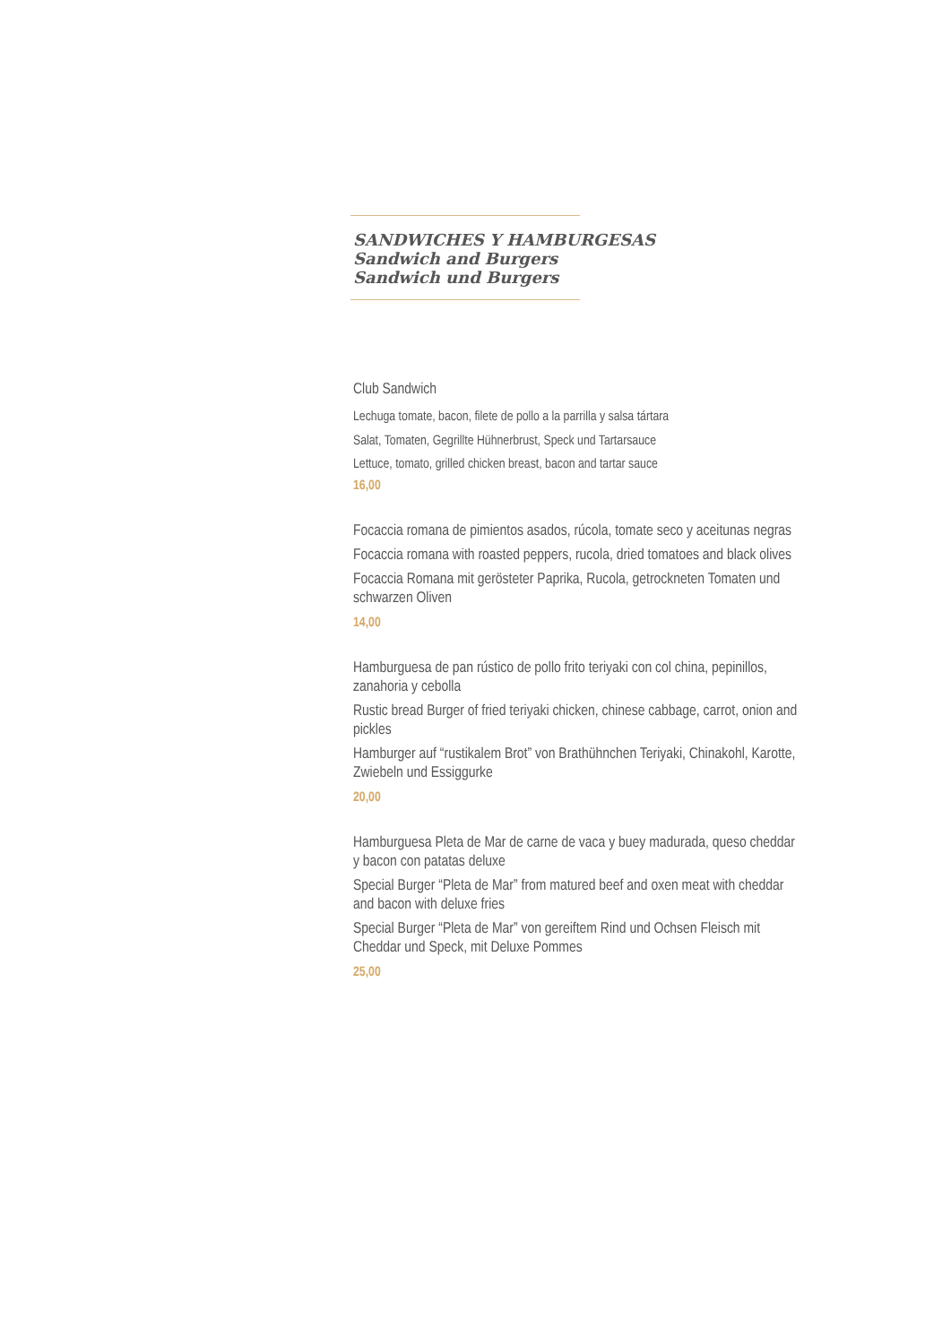SANDWICHES Y HAMBURGESAS
Sandwich and Burgers
Sandwich und Burgers
Club Sandwich
Lechuga tomate, bacon, filete de pollo a la parrilla y salsa tártara
Salat, Tomaten, Gegrillte Hühnerbrust, Speck und Tartarsauce
Lettuce, tomato, grilled chicken breast, bacon and tartar sauce
16,00
Focaccia romana de pimientos asados, rúcola, tomate seco y aceitunas negras
Focaccia romana with roasted peppers, rucola, dried tomatoes and black olives
Focaccia Romana mit gerösteter Paprika, Rucola, getrockneten Tomaten und schwarzen Oliven
14,00
Hamburguesa de pan rústico de pollo frito teriyaki con col china, pepinillos, zanahoria y cebolla
Rustic bread Burger of fried teriyaki chicken, chinese cabbage, carrot, onion and pickles
Hamburger auf “rustikalem Brot” von Brathühnchen Teriyaki, Chinakohl, Karotte, Zwiebeln und Essiggurke
20,00
Hamburguesa Pleta de Mar de carne de vaca y buey madurada, queso cheddar y bacon con patatas deluxe
Special Burger “Pleta de Mar” from matured beef and oxen meat with cheddar and bacon with deluxe fries
Special Burger “Pleta de Mar” von gereiftem Rind und Ochsen Fleisch mit Cheddar und Speck, mit Deluxe Pommes
25,00